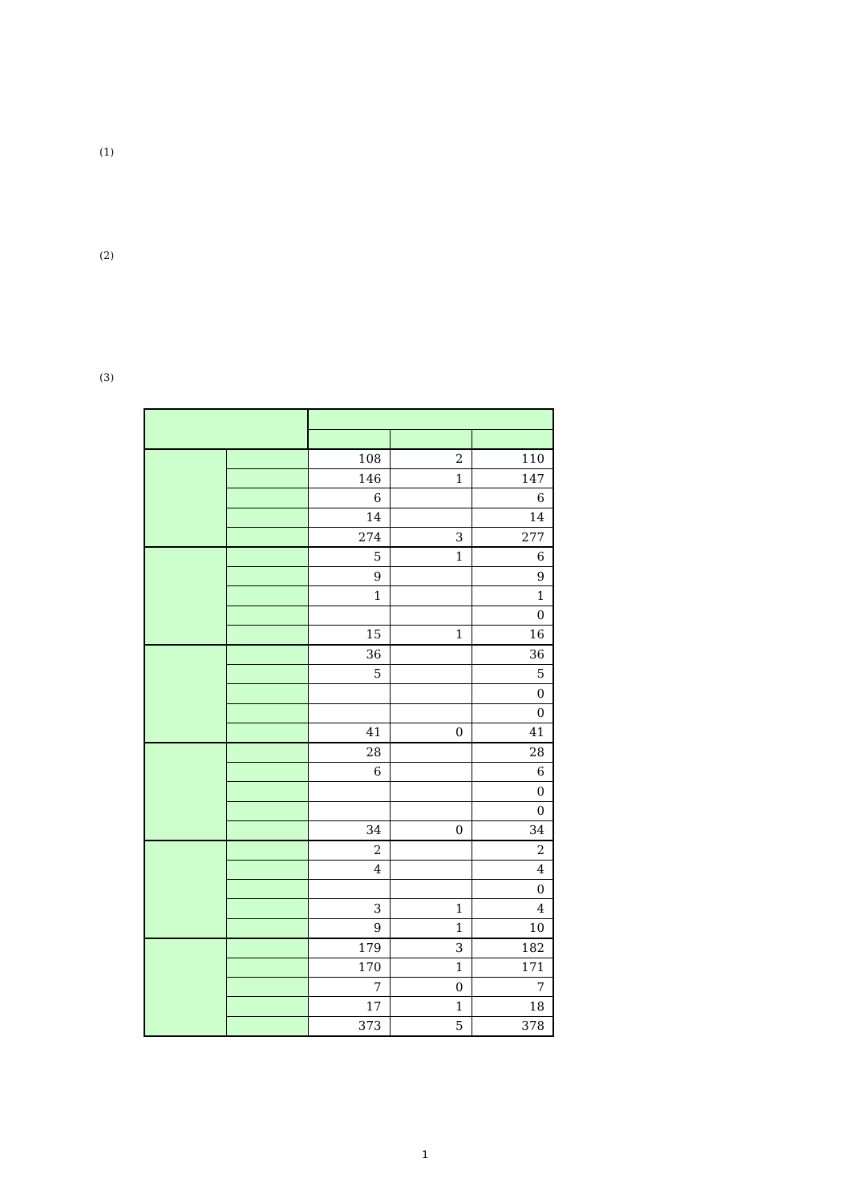(1)
(2)
(3)
| | | 108 | 2 | 110 |
| | | 146 | 1 | 147 |
| | | 6 | | 6 |
| | | 14 | | 14 |
| | | 274 | 3 | 277 |
| | | 5 | 1 | 6 |
| | | 9 | | 9 |
| | | 1 | | 1 |
| | | | | 0 |
| | | 15 | 1 | 16 |
| | | 36 | | 36 |
| | | 5 | | 5 |
| | | | | 0 |
| | | | | 0 |
| | | 41 | 0 | 41 |
| | | 28 | | 28 |
| | | 6 | | 6 |
| | | | | 0 |
| | | | | 0 |
| | | 34 | 0 | 34 |
| | | 2 | | 2 |
| | | 4 | | 4 |
| | | | | 0 |
| | | 3 | 1 | 4 |
| | | 9 | 1 | 10 |
| | | 179 | 3 | 182 |
| | | 170 | 1 | 171 |
| | | 7 | 0 | 7 |
| | | 17 | 1 | 18 |
| | | 373 | 5 | 378 |
1